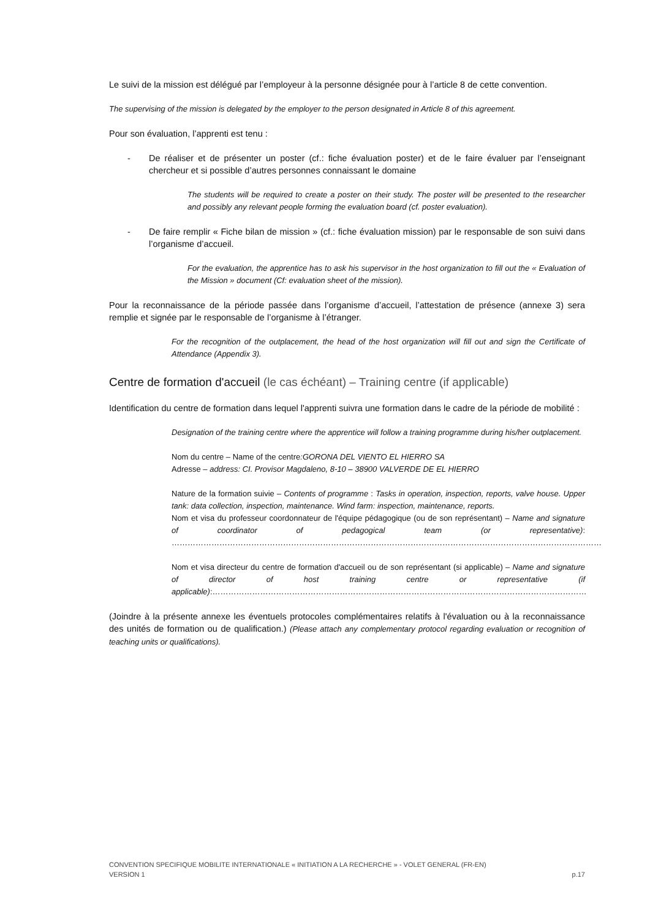Le suivi de la mission est délégué par l’employeur à la personne désignée pour à l’article 8 de cette convention.
The supervising of the mission is delegated by the employer to the person designated in Article 8 of this agreement.
Pour son évaluation, l’apprenti est tenu :
- De réaliser et de présenter un poster (cf.: fiche évaluation poster) et de le faire évaluer par l’enseignant chercheur et si possible d’autres personnes connaissant le domaine
The students will be required to create a poster on their study. The poster will be presented to the researcher and possibly any relevant people forming the evaluation board (cf. poster evaluation).
- De faire remplir « Fiche bilan de mission » (cf.: fiche évaluation mission) par le responsable de son suivi dans l’organisme d’accueil.
For the evaluation, the apprentice has to ask his supervisor in the host organization to fill out the « Evaluation of the Mission » document (Cf: evaluation sheet of the mission).
Pour la reconnaissance de la période passée dans l’organisme d’accueil, l’attestation de présence (annexe 3) sera remplie et signée par le responsable de l’organisme à l’étranger.
For the recognition of the outplacement, the head of the host organization will fill out and sign the Certificate of Attendance (Appendix 3).
Centre de formation d'accueil (le cas échéant) – Training centre (if applicable)
Identification du centre de formation dans lequel l'apprenti suivra une formation dans le cadre de la période de mobilité :
Designation of the training centre where the apprentice will follow a training programme during his/her outplacement.
Nom du centre – Name of the centre:GORONA DEL VIENTO EL HIERRO SA
Adresse – address: CI. Provisor Magdaleno, 8-10 – 38900 VALVERDE DE EL HIERRO
Nature de la formation suivie – Contents of programme : Tasks in operation, inspection, reports, valve house. Upper tank: data collection, inspection, maintenance. Wind farm: inspection, maintenance, reports.
Nom et visa du professeur coordonnateur de l'équipe pédagogique (ou de son représentant) – Name and signature of coordinator of pedagogical team (or representative): ………………………………………………………………………………………………………………………………………………
Nom et visa directeur du centre de formation d'accueil ou de son représentant (si applicable) – Name and signature of director of host training centre or representative (if applicable):……………………………………………………………………………………………………………………………
(Joindre à la présente annexe les éventuels protocoles complémentaires relatifs à l'évaluation ou à la reconnaissance des unités de formation ou de qualification.) (Please attach any complementary protocol regarding evaluation or recognition of teaching units or qualifications).
CONVENTION SPECIFIQUE MOBILITE INTERNATIONALE « INITIATION A LA RECHERCHE » - VOLET GENERAL (FR-EN)
VERSION 1 p.17